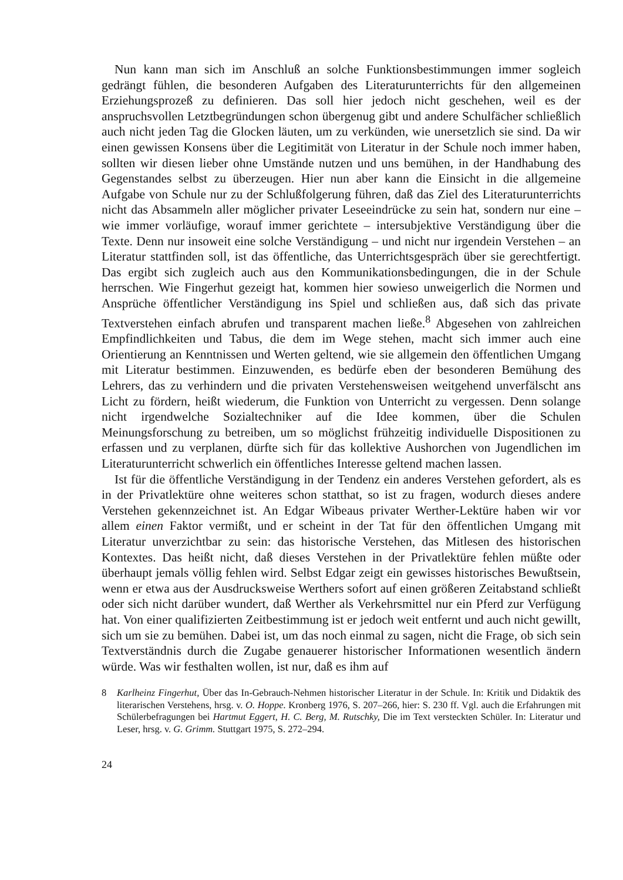Nun kann man sich im Anschluß an solche Funktionsbestimmungen immer sogleich gedrängt fühlen, die besonderen Aufgaben des Literaturunterrichts für den allgemeinen Erziehungsprozeß zu definieren. Das soll hier jedoch nicht geschehen, weil es der anspruchsvollen Letztbegründungen schon übergenug gibt und andere Schulfächer schließlich auch nicht jeden Tag die Glocken läuten, um zu verkünden, wie unersetzlich sie sind. Da wir einen gewissen Konsens über die Legitimität von Literatur in der Schule noch immer haben, sollten wir diesen lieber ohne Umstände nutzen und uns bemühen, in der Handhabung des Gegenstandes selbst zu überzeugen. Hier nun aber kann die Einsicht in die allgemeine Aufgabe von Schule nur zu der Schlußfolgerung führen, daß das Ziel des Literaturunterrichts nicht das Absammeln aller möglicher privater Leseeindrücke zu sein hat, sondern nur eine – wie immer vorläufige, worauf immer gerichtete – intersubjektive Verständigung über die Texte. Denn nur insoweit eine solche Verständigung – und nicht nur irgendein Verstehen – an Literatur stattfinden soll, ist das öffentliche, das Unterrichtsgespräch über sie gerechtfertigt. Das ergibt sich zugleich auch aus den Kommunikationsbedingungen, die in der Schule herrschen. Wie Fingerhut gezeigt hat, kommen hier sowieso unweigerlich die Normen und Ansprüche öffentlicher Verständigung ins Spiel und schließen aus, daß sich das private Textverstehen einfach abrufen und transparent machen ließe.<sup>8</sup> Abgesehen von zahlreichen Empfindlichkeiten und Tabus, die dem im Wege stehen, macht sich immer auch eine Orientierung an Kenntnissen und Werten geltend, wie sie allgemein den öffentlichen Umgang mit Literatur bestimmen. Einzuwenden, es bedürfe eben der besonderen Bemühung des Lehrers, das zu verhindern und die privaten Verstehensweisen weitgehend unverfälscht ans Licht zu fördern, heißt wiederum, die Funktion von Unterricht zu vergessen. Denn solange nicht irgendwelche Sozialtechniker auf die Idee kommen, über die Schulen Meinungsforschung zu betreiben, um so möglichst frühzeitig individuelle Dispositionen zu erfassen und zu verplanen, dürfte sich für das kollektive Aushorchen von Jugendlichen im Literaturunterricht schwerlich ein öffentliches Interesse geltend machen lassen.
Ist für die öffentliche Verständigung in der Tendenz ein anderes Verstehen gefordert, als es in der Privatlektüre ohne weiteres schon statthat, so ist zu fragen, wodurch dieses andere Verstehen gekennzeichnet ist. An Edgar Wibeaus privater Werther-Lektüre haben wir vor allem einen Faktor vermißt, und er scheint in der Tat für den öffentlichen Umgang mit Literatur unverzichtbar zu sein: das historische Verstehen, das Mitlesen des historischen Kontextes. Das heißt nicht, daß dieses Verstehen in der Privatlektüre fehlen müßte oder überhaupt jemals völlig fehlen wird. Selbst Edgar zeigt ein gewisses historisches Bewußtsein, wenn er etwa aus der Ausdrucksweise Werthers sofort auf einen größeren Zeitabstand schließt oder sich nicht darüber wundert, daß Werther als Verkehrsmittel nur ein Pferd zur Verfügung hat. Von einer qualifizierten Zeitbestimmung ist er jedoch weit entfernt und auch nicht gewillt, sich um sie zu bemühen. Dabei ist, um das noch einmal zu sagen, nicht die Frage, ob sich sein Textverständnis durch die Zugabe genauerer historischer Informationen wesentlich ändern würde. Was wir festhalten wollen, ist nur, daß es ihm auf
8 Karlheinz Fingerhut, Über das In-Gebrauch-Nehmen historischer Literatur in der Schule. In: Kritik und Didaktik des literarischen Verstehens, hrsg. v. O. Hoppe. Kronberg 1976, S. 207–266, hier: S. 230 ff. Vgl. auch die Erfahrungen mit Schülerbefragungen bei Hartmut Eggert, H. C. Berg, M. Rutschky, Die im Text versteckten Schüler. In: Literatur und Leser, hrsg. v. G. Grimm. Stuttgart 1975, S. 272–294.
24